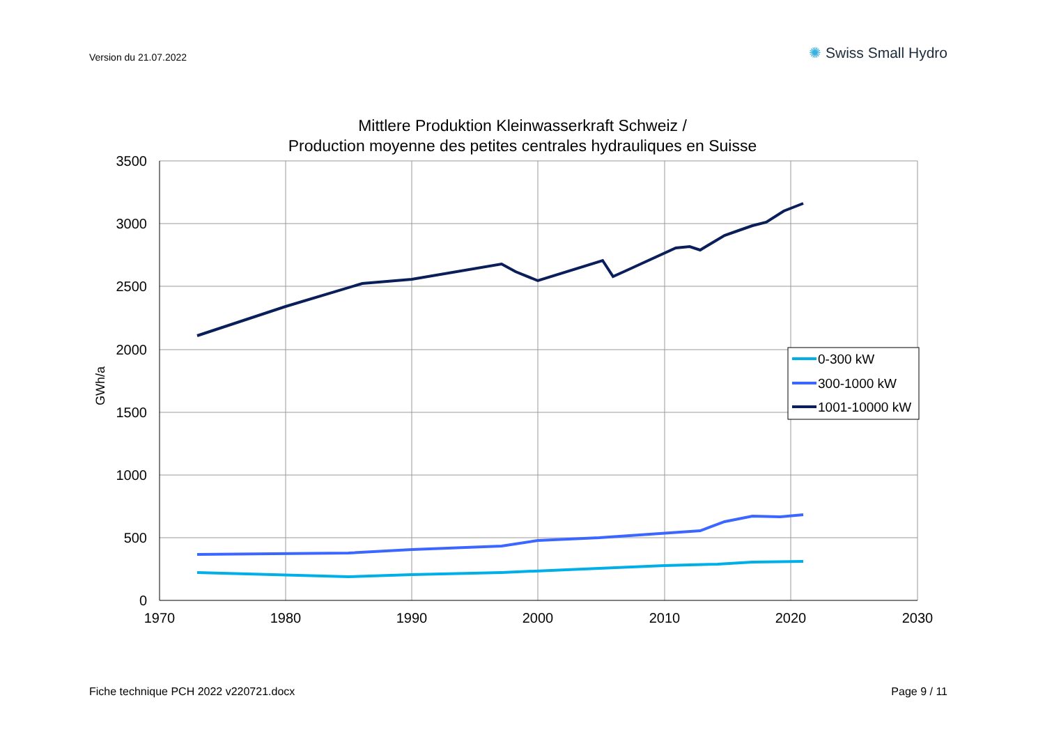Version du 21.07.2022
✺ Swiss Small Hydro
Mittlere Produktion Kleinwasserkraft Schweiz /
Production moyenne des petites centrales hydrauliques en Suisse
3500
3000
2500
2000
1500
1000
500
0
1970
1980
1990
2000
2010
2020
2030
GWh/a
0-300 kW
300-1000 kW
1001-10000 kW
Fiche technique PCH 2022 v220721.docx
Page 9 / 11